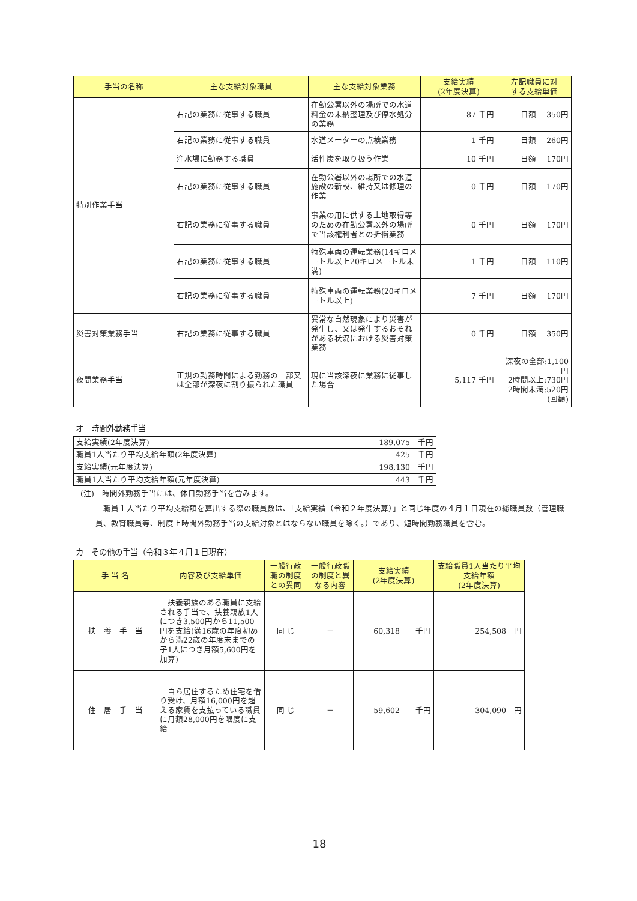| 手当の名称 | 主な支給対象職員 | 主な支給対象業務 | 支給実績 (2年度決算) | 左記職員に対 する支給単価 |
| --- | --- | --- | --- | --- |
| 特別作業手当 | 右記の業務に従事する職員 | 在勤公署以外の場所での水道料金の未納整理及び停水処分の業務 | 87 千円 | 日額 350円 |
| | 右記の業務に従事する職員 | 水道メーターの点検業務 | 1 千円 | 日額 260円 |
| | 浄水場に勤務する職員 | 活性炭を取り扱う作業 | 10 千円 | 日額 170円 |
| | 右記の業務に従事する職員 | 在勤公署以外の場所での水道施設の新設、維持又は修理の作業 | 0 千円 | 日額 170円 |
| | 右記の業務に従事する職員 | 事業の用に供する土地取得等のための在勤公署以外の場所で当該権利者との折衝業務 | 0 千円 | 日額 170円 |
| | 右記の業務に従事する職員 | 特殊車両の運転業務(14キロメートル以上20キロメートル未満) | 1 千円 | 日額 110円 |
| | 右記の業務に従事する職員 | 特殊車両の運転業務(20キロメートル以上) | 7 千円 | 日額 170円 |
| 災害対策業務手当 | 右記の業務に従事する職員 | 異常な自然現象により災害が発生し、又は発生するおそれがある状況における災害対策業務 | 0 千円 | 日額 350円 |
| 夜間業務手当 | 正規の勤務時間による勤務の一部又は全部が深夜に割り振られた職員 | 現に当該深夜に業務に従事した場合 | 5,117 千円 | 深夜の全部:1,100円 2時間以上:730円 2時間未満:520円 (回額) |
オ　時間外勤務手当
| 支給実績(2年度決算) | 189,075 千円 |
| 職員1人当たり平均支給年額(2年度決算) | 425 千円 |
| 支給実績(元年度決算) | 198,130 千円 |
| 職員1人当たり平均支給年額(元年度決算) | 443 千円 |
(注)　時間外勤務手当には、休日勤務手当を含みます。
　職員１人当たり平均支給額を算出する際の職員数は、「支給実績（令和２年度決算）」と同じ年度の４月１日現在の総職員数（管理職員、教育職員等、制度上時間外勤務手当の支給対象とはならない職員を除く。）であり、短時間勤務職員を含む。
カ　その他の手当（令和３年４月１日現在）
| 手 当 名 | 内容及び支給単価 | 一般行政職の制度との異同 | 一般行政職の制度と異なる内容 | 支給実績 (2年度決算) | 支給職員1人当たり平均支給年額 (2年度決算) |
| --- | --- | --- | --- | --- | --- |
| 扶 養 手 当 | 扶養親族のある職員に支給される手当で、扶養親族1人につき3,500円から11,500円を支給(満16歳の年度初めから満22歳の年度末までの子1人につき月額5,600円を加算) | 同 じ | － | 60,318 千円 | 254,508 円 |
| 住 居 手 当 | 自ら居住するため住宅を借り受け、月額16,000円を超える家賃を支払っている職員に月額28,000円を限度に支給 | 同 じ | － | 59,602 千円 | 304,090 円 |
18